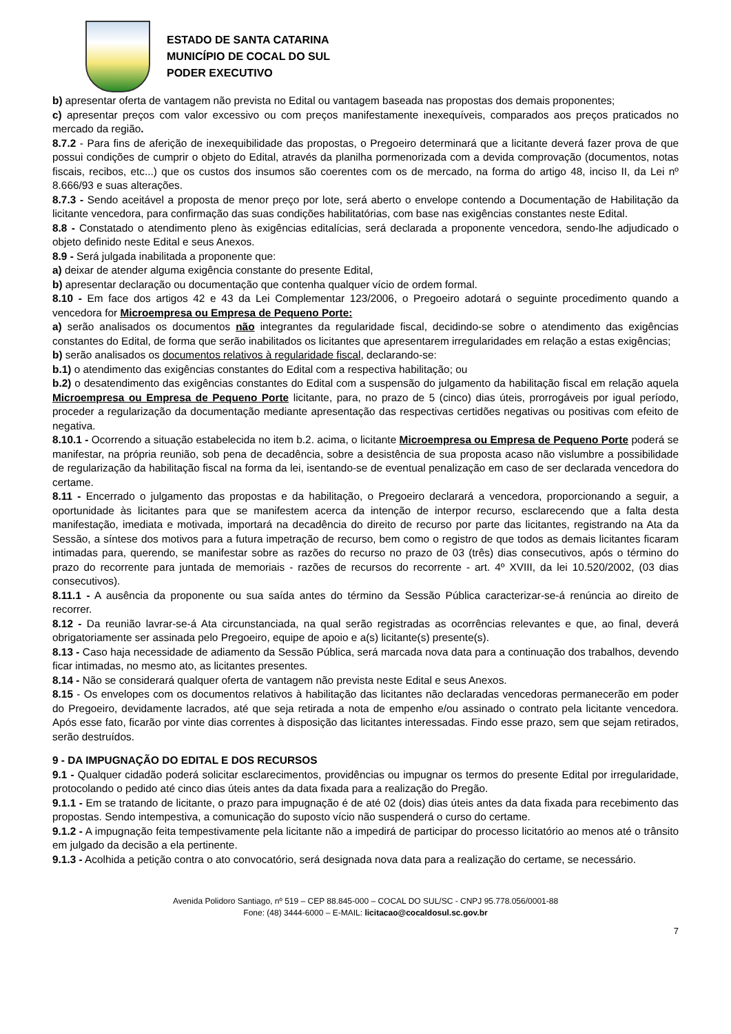ESTADO DE SANTA CATARINA
MUNICÍPIO DE COCAL DO SUL
PODER EXECUTIVO
b) apresentar oferta de vantagem não prevista no Edital ou vantagem baseada nas propostas dos demais proponentes;
c) apresentar preços com valor excessivo ou com preços manifestamente inexequíveis, comparados aos preços praticados no mercado da região.
8.7.2 - Para fins de aferição de inexequibilidade das propostas, o Pregoeiro determinará que a licitante deverá fazer prova de que possui condições de cumprir o objeto do Edital, através da planilha pormenorizada com a devida comprovação (documentos, notas fiscais, recibos, etc...) que os custos dos insumos são coerentes com os de mercado, na forma do artigo 48, inciso II, da Lei nº 8.666/93 e suas alterações.
8.7.3 - Sendo aceitável a proposta de menor preço por lote, será aberto o envelope contendo a Documentação de Habilitação da licitante vencedora, para confirmação das suas condições habilitatórias, com base nas exigências constantes neste Edital.
8.8 - Constatado o atendimento pleno às exigências editalícias, será declarada a proponente vencedora, sendo-lhe adjudicado o objeto definido neste Edital e seus Anexos.
8.9 - Será julgada inabilitada a proponente que:
a) deixar de atender alguma exigência constante do presente Edital,
b) apresentar declaração ou documentação que contenha qualquer vício de ordem formal.
8.10 - Em face dos artigos 42 e 43 da Lei Complementar 123/2006, o Pregoeiro adotará o seguinte procedimento quando a vencedora for Microempresa ou Empresa de Pequeno Porte:
a) serão analisados os documentos não integrantes da regularidade fiscal, decidindo-se sobre o atendimento das exigências constantes do Edital, de forma que serão inabilitados os licitantes que apresentarem irregularidades em relação a estas exigências;
b) serão analisados os documentos relativos à regularidade fiscal, declarando-se:
b.1) o atendimento das exigências constantes do Edital com a respectiva habilitação; ou
b.2) o desatendimento das exigências constantes do Edital com a suspensão do julgamento da habilitação fiscal em relação aquela Microempresa ou Empresa de Pequeno Porte licitante, para, no prazo de 5 (cinco) dias úteis, prorrogáveis por igual período, proceder a regularização da documentação mediante apresentação das respectivas certidões negativas ou positivas com efeito de negativa.
8.10.1 - Ocorrendo a situação estabelecida no item b.2. acima, o licitante Microempresa ou Empresa de Pequeno Porte poderá se manifestar, na própria reunião, sob pena de decadência, sobre a desistência de sua proposta acaso não vislumbre a possibilidade de regularização da habilitação fiscal na forma da lei, isentando-se de eventual penalização em caso de ser declarada vencedora do certame.
8.11 - Encerrado o julgamento das propostas e da habilitação, o Pregoeiro declarará a vencedora, proporcionando a seguir, a oportunidade às licitantes para que se manifestem acerca da intenção de interpor recurso, esclarecendo que a falta desta manifestação, imediata e motivada, importará na decadência do direito de recurso por parte das licitantes, registrando na Ata da Sessão, a síntese dos motivos para a futura impetração de recurso, bem como o registro de que todos as demais licitantes ficaram intimadas para, querendo, se manifestar sobre as razões do recurso no prazo de 03 (três) dias consecutivos, após o término do prazo do recorrente para juntada de memoriais - razões de recursos do recorrente - art. 4º XVIII, da lei 10.520/2002, (03 dias consecutivos).
8.11.1 - A ausência da proponente ou sua saída antes do término da Sessão Pública caracterizar-se-á renúncia ao direito de recorrer.
8.12 - Da reunião lavrar-se-á Ata circunstanciada, na qual serão registradas as ocorrências relevantes e que, ao final, deverá obrigatoriamente ser assinada pelo Pregoeiro, equipe de apoio e a(s) licitante(s) presente(s).
8.13 - Caso haja necessidade de adiamento da Sessão Pública, será marcada nova data para a continuação dos trabalhos, devendo ficar intimadas, no mesmo ato, as licitantes presentes.
8.14 - Não se considerará qualquer oferta de vantagem não prevista neste Edital e seus Anexos.
8.15 - Os envelopes com os documentos relativos à habilitação das licitantes não declaradas vencedoras permanecerão em poder do Pregoeiro, devidamente lacrados, até que seja retirada a nota de empenho e/ou assinado o contrato pela licitante vencedora. Após esse fato, ficarão por vinte dias correntes à disposição das licitantes interessadas. Findo esse prazo, sem que sejam retirados, serão destruídos.
9 - DA IMPUGNAÇÃO DO EDITAL E DOS RECURSOS
9.1 - Qualquer cidadão poderá solicitar esclarecimentos, providências ou impugnar os termos do presente Edital por irregularidade, protocolando o pedido até cinco dias úteis antes da data fixada para a realização do Pregão.
9.1.1 - Em se tratando de licitante, o prazo para impugnação é de até 02 (dois) dias úteis antes da data fixada para recebimento das propostas. Sendo intempestiva, a comunicação do suposto vício não suspenderá o curso do certame.
9.1.2 - A impugnação feita tempestivamente pela licitante não a impedirá de participar do processo licitatório ao menos até o trânsito em julgado da decisão a ela pertinente.
9.1.3 - Acolhida a petição contra o ato convocatório, será designada nova data para a realização do certame, se necessário.
Avenida Polidoro Santiago, nº 519 – CEP 88.845-000 – COCAL DO SUL/SC - CNPJ 95.778.056/0001-88
Fone: (48) 3444-6000 – E-MAIL: licitacao@cocaldosul.sc.gov.br
7